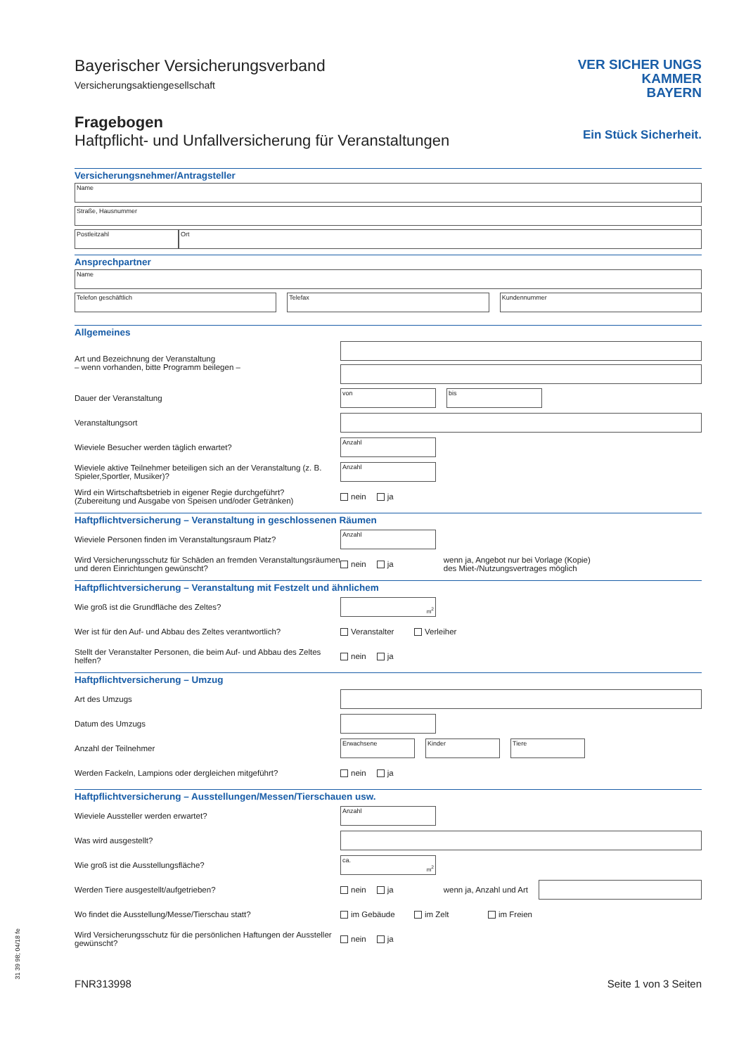31 39 98; 04/18 fe
Bayerischer Versicherungsverband
Versicherungsaktiengesellschaft
Fragebogen
Haftpflicht- und Unfallversicherung für Veranstaltungen
VER SICHER UNGS
KAMMER
BAYERN
Ein Stück Sicherheit.
Versicherungsnehmer/Antragsteller
Name
Straße, Hausnummer
Postleitzahl Ort
Ansprechpartner
Name
Telefon geschäftlich Telefax Kundennummer
Allgemeines
Art und Bezeichnung der Veranstaltung
– wenn vorhanden, bitte Programm beilegen –
Dauer der Veranstaltung
von bis
Veranstaltungsort
Wieviele Besucher werden täglich erwartet?
Anzahl
Wieviele aktive Teilnehmer beteiligen sich an der Veranstaltung (z. B. Spieler,Sportler, Musiker)?
Anzahl
Wird ein Wirtschaftsbetrieb in eigener Regie durchgeführt?
(Zubereitung und Ausgabe von Speisen und/oder Getränken)
nein ja
Haftpflichtversicherung – Veranstaltung in geschlossenen Räumen
Wieviele Personen finden im Veranstaltungsraum Platz?
Anzahl
Wird Versicherungsschutz für Schäden an fremden Veranstaltungsräumen und deren Einrichtungen gewünscht?
nein ja wenn ja, Angebot nur bei Vorlage (Kopie)
des Miet-/Nutzungsvertrages möglich
Haftpflichtversicherung – Veranstaltung mit Festzelt und ähnlichem
Wie groß ist die Grundfläche des Zeltes?
m<sup>2</sup>
Wer ist für den Auf- und Abbau des Zeltes verantwortlich?
Veranstalter Verleiher
Stellt der Veranstalter Personen, die beim Auf- und Abbau des Zeltes helfen?
nein ja
Haftpflichtversicherung – Umzug
Art des Umzugs
Datum des Umzugs
Anzahl der Teilnehmer
Erwachsene Kinder Tiere
Werden Fackeln, Lampions oder dergleichen mitgeführt? nein ja
Haftpflichtversicherung – Ausstellungen/Messen/Tierschauen usw.
Wieviele Aussteller werden erwartet?
Anzahl
Was wird ausgestellt?
Wie groß ist die Ausstellungsfläche?
ca.
m<sup>2</sup>
Werden Tiere ausgestellt/aufgetrieben?
nein ja wenn ja, Anzahl und Art
Wo findet die Ausstellung/Messe/Tierschau statt? im Gebäude im Zelt im Freien
Wird Versicherungsschutz für die persönlichen Haftungen der Aussteller gewünscht?
nein ja
FNR313998 Seite 1 von 3 Seiten